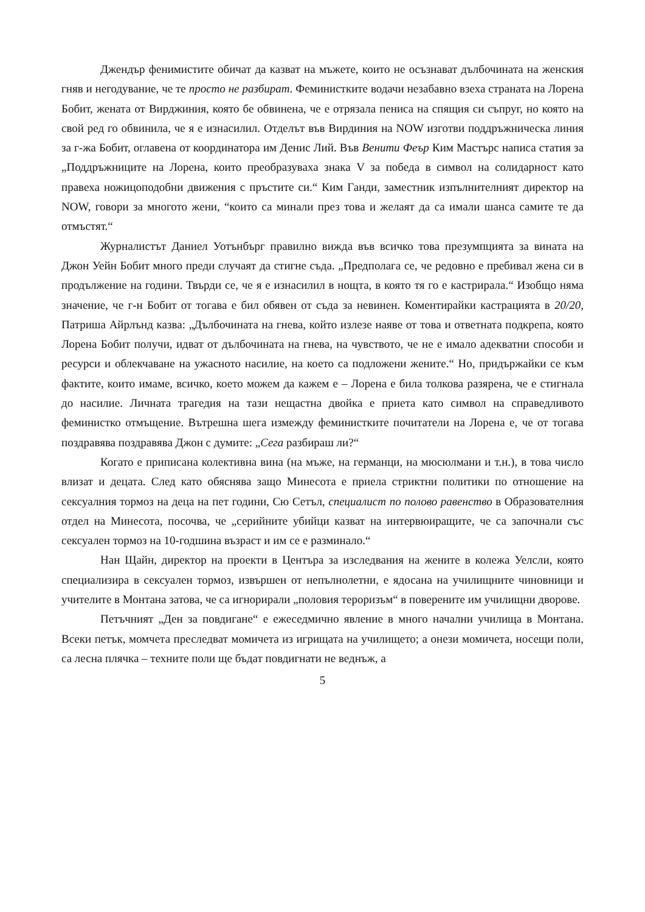Джендър фенимистите обичат да казват на мъжете, които не осъзнават дълбочината на женския гняв и негодувание, че те просто не разбират. Феминистките водачи незабавно взеха страната на Лорена Бобит, жената от Вирджиния, която бе обвинена, че е отрязала пениса на спящия си съпруг, но която на свой ред го обвинила, че я е изнасилил. Отделът във Вирдиния на NOW изготви поддръжническа линия за г-жа Бобит, оглавена от координатора им Денис Лий. Във Венити Феър Ким Мастърс написа статия за „Поддръжниците на Лорена, които преобразуваха знака V за победа в символ на солидарност като правеха ножицоподобни движения с пръстите си.“ Ким Ганди, заместник изпълнителният директор на NOW, говори за многото жени, “които са минали през това и желаят да са имали шанса самите те да отмъстят.“
Журналистът Даниел Уотънбърг правилно вижда във всичко това презумпцията за вината на Джон Уейн Бобит много преди случаят да стигне съда. „Предполага се, че редовно е пребивал жена си в продължение на години. Твърди се, че я е изнасилил в нощта, в която тя го е кастрирала.“ Изобщо няма значение, че г-н Бобит от тогава е бил обявен от съда за невинен. Коментирайки кастрацията в 20/20, Патриша Айрлънд казва: „Дълбочината на гнева, който излезе наяве от това и ответната подкрепа, която Лорена Бобит получи, идват от дълбочината на гнева, на чувството, че не е имало адекватни способи и ресурси и облекчаване на ужасното насилие, на което са подложени жените.“ Но, придържайки се към фактите, които имаме, всичко, което можем да кажем е – Лорена е била толкова разярена, че е стигнала до насилие. Личната трагедия на тази нещастна двойка е приета като символ на справедливото феминистко отмъщение. Вътрешна шега измежду феминистките почитатели на Лорена е, че от тогава поздравява поздравява Джон с думите: „Сега разбираш ли?“
Когато е приписана колективна вина (на мъже, на германци, на мюсюлмани и т.н.), в това число влизат и децата. След като обяснява защо Минесота е приела стриктни политики по отношение на сексуалния тормоз на деца на пет години, Сю Сетъл, специалист по полово равенство в Образователния отдел на Минесота, посочва, че „серийните убийци казват на интервюиращите, че са започнали със сексуален тормоз на 10-годшина възраст и им се е разминало.“
Нан Щайн, директор на проекти в Центъра за изследвания на жените в колежа Уелсли, която специализира в сексуален тормоз, извършен от непълнолетни, е ядосана на училищните чиновници и учителите в Монтана затова, че са игнорирали „половия тероризъм“ в поверените им училищни дворове.
Петъчният „Ден за повдигане“ е ежеседмично явление в много начални училища в Монтана. Всеки петък, момчета преследват момичета из игрищата на училището; а онези момичета, носещи поли, са лесна плячка – техните поли ще бъдат повдигнати не веднъж, а
5